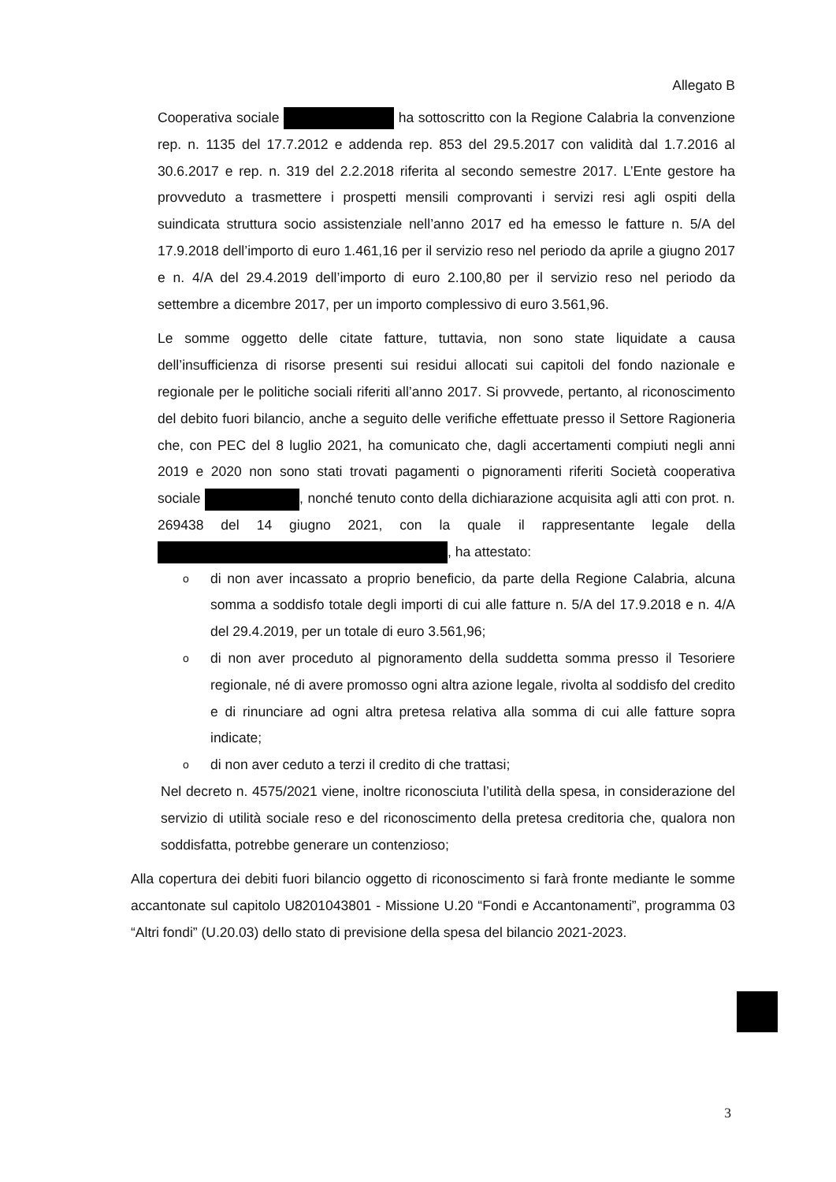Allegato B
Cooperativa sociale ha sottoscritto con la Regione Calabria la convenzione rep. n. 1135 del 17.7.2012 e addenda rep. 853 del 29.5.2017 con validità dal 1.7.2016 al 30.6.2017 e rep. n. 319 del 2.2.2018 riferita al secondo semestre 2017. L’Ente gestore ha provveduto a trasmettere i prospetti mensili comprovanti i servizi resi agli ospiti della suindicata struttura socio assistenziale nell’anno 2017 ed ha emesso le fatture n. 5/A del 17.9.2018 dell’importo di euro 1.461,16 per il servizio reso nel periodo da aprile a giugno 2017 e n. 4/A del 29.4.2019 dell’importo di euro 2.100,80 per il servizio reso nel periodo da settembre a dicembre 2017, per un importo complessivo di euro 3.561,96.
Le somme oggetto delle citate fatture, tuttavia, non sono state liquidate a causa dell’insufficienza di risorse presenti sui residui allocati sui capitoli del fondo nazionale e regionale per le politiche sociali riferiti all’anno 2017. Si provvede, pertanto, al riconoscimento del debito fuori bilancio, anche a seguito delle verifiche effettuate presso il Settore Ragioneria che, con PEC del 8 luglio 2021, ha comunicato che, dagli accertamenti compiuti negli anni 2019 e 2020 non sono stati trovati pagamenti o pignoramenti riferiti Società cooperativa sociale , nonché tenuto conto della dichiarazione acquisita agli atti con prot. n. 269438 del 14 giugno 2021, con la quale il rappresentante legale della , ha attestato:
odi non aver incassato a proprio beneficio, da parte della Regione Calabria, alcuna somma a soddisfo totale degli importi di cui alle fatture n. 5/A del 17.9.2018 e n. 4/A del 29.4.2019, per un totale di euro 3.561,96;
odi non aver proceduto al pignoramento della suddetta somma presso il Tesoriere regionale, né di avere promosso ogni altra azione legale, rivolta al soddisfo del credito e di rinunciare ad ogni altra pretesa relativa alla somma di cui alle fatture sopra indicate;
odi non aver ceduto a terzi il credito di che trattasi;
Nel decreto n. 4575/2021 viene, inoltre riconosciuta l’utilità della spesa, in considerazione del servizio di utilità sociale reso e del riconoscimento della pretesa creditoria che, qualora non soddisfatta, potrebbe generare un contenzioso;
Alla copertura dei debiti fuori bilancio oggetto di riconoscimento si farà fronte mediante le somme accantonate sul capitolo U8201043801 - Missione U.20 “Fondi e Accantonamenti”, programma 03 “Altri fondi” (U.20.03) dello stato di previsione della spesa del bilancio 2021-2023.
3